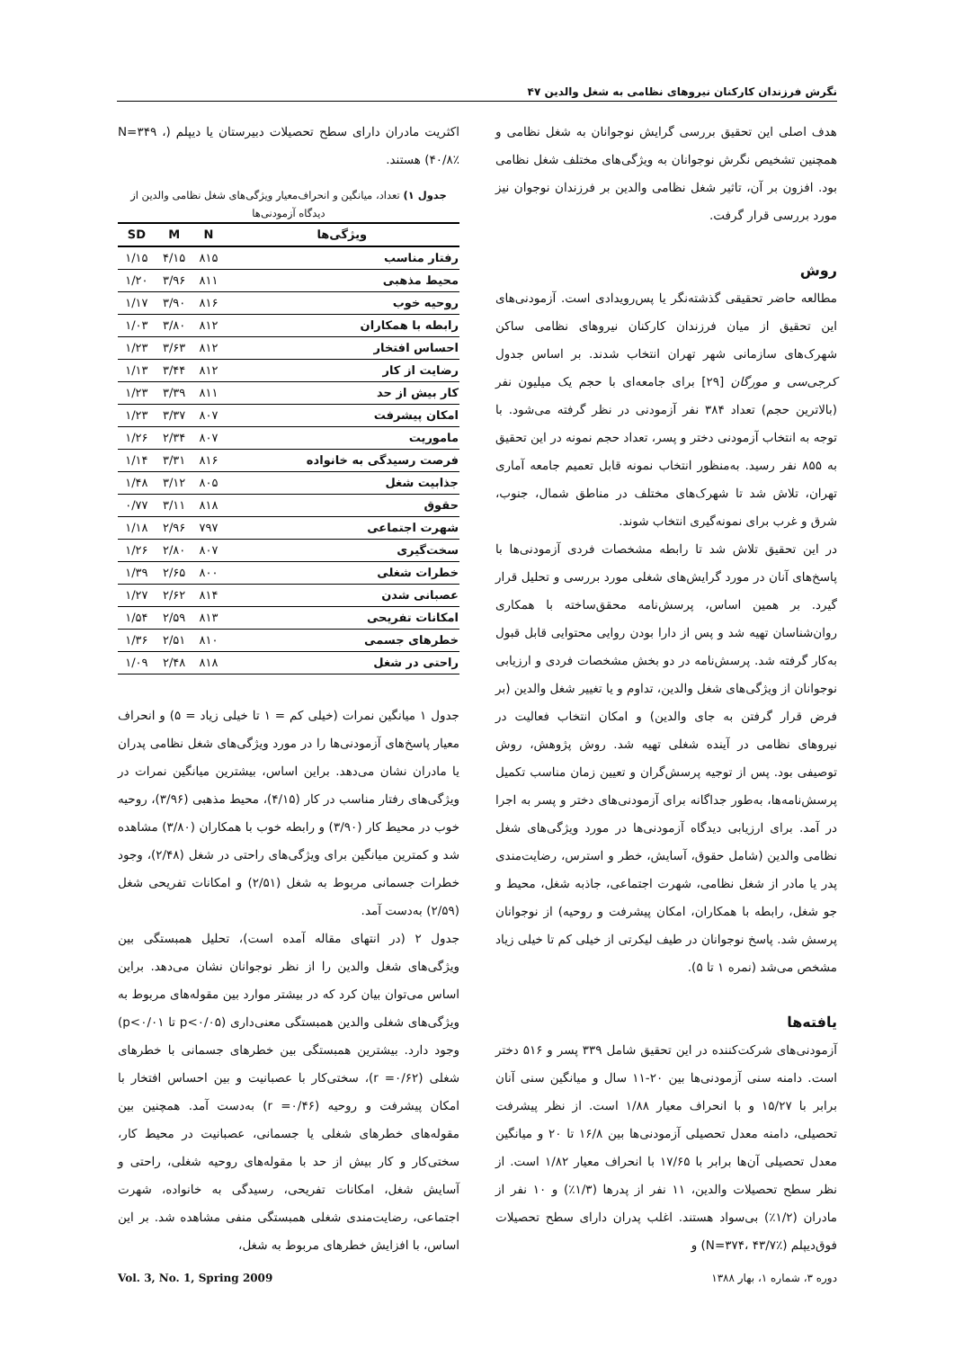نگرش فرزندان کارکنان نیروهای نظامی به شغل والدین ۴۷
هدف اصلی این تحقیق بررسی گرایش نوجوانان به شغل نظامی و همچنین تشخیص نگرش نوجوانان به ویژگی‌های مختلف شغل نظامی بود. افزون بر آن، تاثیر شغل نظامی والدین بر فرزندان نوجوان نیز مورد بررسی قرار گرفت.
روش
مطالعه حاضر تحقیقی گذشته‌نگر یا پس‌رویدادی است. آزمودنی‌های این تحقیق از میان فرزندان کارکنان نیروهای نظامی ساکن شهرک‌های سازمانی شهر تهران انتخاب شدند. بر اساس جدول کرجی‌سی و مورگان [۲۹] برای جامعه‌ای با حجم یک میلیون نفر (بالاترین حجم) تعداد ۳۸۴ نفر آزمودنی در نظر گرفته می‌شود. با توجه به انتخاب آزمودنی دختر و پسر، تعداد حجم نمونه در این تحقیق به ۸۵۵ نفر رسید. به‌منظور انتخاب نمونه قابل تعمیم جامعه آماری تهران، تلاش شد تا شهرک‌های مختلف در مناطق شمال، جنوب، شرق و غرب برای نمونه‌گیری انتخاب شوند.
در این تحقیق تلاش شد تا رابطه مشخصات فردی آزمودنی‌ها با پاسخ‌های آنان در مورد گرایش‌های شغلی مورد بررسی و تحلیل قرار گیرد. بر همین اساس، پرسش‌نامه محقق‌ساخته با همکاری روان‌شناسان تهیه شد و پس از دارا بودن روایی محتوایی قابل قبول به‌کار گرفته شد. پرسش‌نامه در دو بخش مشخصات فردی و ارزیابی نوجوانان از ویژگی‌های شغل والدین، تداوم و یا تغییر شغل والدین (بر فرض قرار گرفتن به جای والدین) و امکان انتخاب فعالیت در نیروهای نظامی در آینده شغلی تهیه شد. روش پژوهش، روش توصیفی بود. پس از توجیه پرسش‌گران و تعیین زمان مناسب تکمیل پرسش‌نامه‌ها، به‌طور جداگانه برای آزمودنی‌های دختر و پسر به اجرا در آمد. برای ارزیابی دیدگاه آزمودنی‌ها در مورد ویژگی‌های شغل نظامی والدین (شامل حقوق، آسایش، خطر و استرس، رضایت‌مندی پدر یا مادر از شغل نظامی، شهرت اجتماعی، جاذبه شغل، محیط و جو شغل، رابطه با همکاران، امکان پیشرفت و روحیه) از نوجوانان پرسش شد. پاسخ نوجوانان در طیف لیکرتی از خیلی کم تا خیلی زیاد مشخص می‌شد (نمره ۱ تا ۵).
یافته‌ها
آزمودنی‌های شرکت‌کننده در این تحقیق شامل ۳۳۹ پسر و ۵۱۶ دختر است. دامنه سنی آزمودنی‌ها بین ۲۰-۱۱ سال و میانگین سنی آنان برابر با ۱۵/۲۷ و با انحراف معیار ۱/۸۸ است. از نظر پیشرفت تحصیلی، دامنه معدل تحصیلی آزمودنی‌ها بین ۱۶/۸ تا ۲۰ و میانگین معدل تحصیلی آن‌ها برابر با ۱۷/۶۵ با انحراف معیار ۱/۸۲ است. از نظر سطح تحصیلات والدین، ۱۱ نفر از پدرها (۱/۳٪) و ۱۰ نفر از مادران (۱/۲٪) بی‌سواد هستند. اغلب پدران دارای سطح تحصیلات فوق‌دیپلم (N=۳۷۴، ۴۳/۷٪) و
دوره ۳، شماره ۱، بهار ۱۳۸۸
اکثریت مادران دارای سطح تحصیلات دبیرستان یا دیپلم (N=۳۴۹ ، ۴۰/۸٪) هستند.
جدول ۱) تعداد، میانگین و انحراف‌معیار ویژگی‌های شغل نظامی والدین از دیدگاه آزمودنی‌ها
| ویژگی‌ها | N | M | SD |
| --- | --- | --- | --- |
| رفتار مناسب | ۸۱۵ | ۴/۱۵ | ۱/۱۵ |
| محیط مذهبی | ۸۱۱ | ۳/۹۶ | ۱/۲۰ |
| روحیه خوب | ۸۱۶ | ۳/۹۰ | ۱/۱۷ |
| رابطه با همکاران | ۸۱۲ | ۳/۸۰ | ۱/۰۳ |
| احساس افتخار | ۸۱۲ | ۳/۶۳ | ۱/۲۳ |
| رضایت از کار | ۸۱۲ | ۳/۴۴ | ۱/۱۳ |
| کار بیش از حد | ۸۱۱ | ۳/۳۹ | ۱/۲۳ |
| امکان پیشرفت | ۸۰۷ | ۳/۳۷ | ۱/۲۳ |
| ماموریت | ۸۰۷ | ۲/۳۴ | ۱/۲۶ |
| فرصت رسیدگی به خانواده | ۸۱۶ | ۳/۳۱ | ۱/۱۴ |
| جذابیت شغل | ۸۰۵ | ۳/۱۲ | ۱/۴۸ |
| حقوق | ۸۱۸ | ۳/۱۱ | ۰/۷۷ |
| شهرت اجتماعی | ۷۹۷ | ۲/۹۶ | ۱/۱۸ |
| سخت‌گیری | ۸۰۷ | ۲/۸۰ | ۱/۲۶ |
| خطرات شغلی | ۸۰۰ | ۲/۶۵ | ۱/۳۹ |
| عصبانی شدن | ۸۱۴ | ۲/۶۲ | ۱/۲۷ |
| امکانات تفریحی | ۸۱۳ | ۲/۵۹ | ۱/۵۴ |
| خطرهای جسمی | ۸۱۰ | ۲/۵۱ | ۱/۳۶ |
| راحتی در شغل | ۸۱۸ | ۲/۴۸ | ۱/۰۹ |
جدول ۱ میانگین نمرات (خیلی کم = ۱ تا خیلی زیاد = ۵) و انحراف معیار پاسخ‌های آزمودنی‌ها را در مورد ویژگی‌های شغل نظامی پدران یا مادران نشان می‌دهد. براین اساس، بیشترین میانگین نمرات در ویژگی‌های رفتار مناسب در کار (۴/۱۵)، محیط مذهبی (۳/۹۶)، روحیه خوب در محیط کار (۳/۹۰) و رابطه خوب با همکاران (۳/۸۰) مشاهده شد و کمترین میانگین برای ویژگی‌های راحتی در شغل (۲/۴۸)، وجود خطرات جسمانی مربوط به شغل (۲/۵۱) و امکانات تفریحی شغل (۲/۵۹) به‌دست آمد.
جدول ۲ (در انتهای مقاله آمده است)، تحلیل همبستگی بین ویژگی‌های شغل والدین را از نظر نوجوانان نشان می‌دهد. براین اساس می‌توان بیان کرد که در بیشتر موارد بین مقوله‌های مربوط به ویژگی‌های شغلی والدین همبستگی معنی‌داری (p<۰/۰۵ تا p<۰/۰۱) وجود دارد. بیشترین همبستگی بین خطرهای جسمانی با خطرهای شغلی (r =۰/۶۲)، سختی‌کار با عصبانیت و بین احساس افتخار با امکان پیشرفت و روحیه (r =۰/۴۶) به‌دست آمد. همچنین بین مقوله‌های خطرهای شغلی یا جسمانی، عصبانیت در محیط کار، سختی‌کار و کار بیش از حد با مقوله‌های روحیه شغلی، راحتی و آسایش شغل، امکانات تفریحی، رسیدگی به خانواده، شهرت اجتماعی، رضایت‌مندی شغلی همبستگی منفی مشاهده شد. بر این اساس، با افزایش خطرهای مربوط به شغل،
Vol. 3, No. 1, Spring 2009